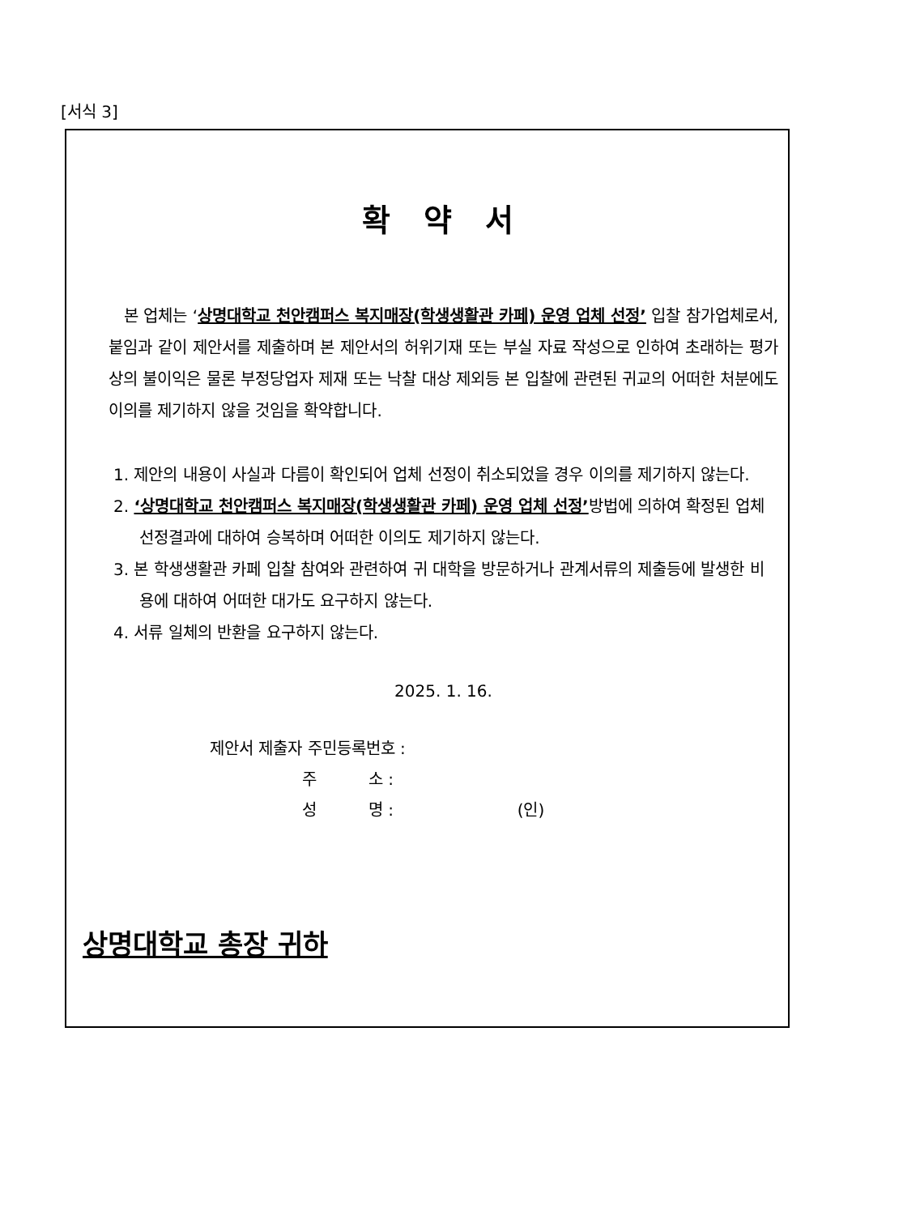[서식 3]
확 약 서
본 업체는 ‘상명대학교 천안캠퍼스 복지매장(학생생활관 카페) 운영 업체 선정’ 입찰 참가업체로서, 붙임과 같이 제안서를 제출하며 본 제안서의 허위기재 또는 부실 자료 작성으로 인하여 초래하는 평가상의 불이익은 물론 부정당업자 제재 또는 낙찰 대상 제외등 본 입찰에 관련된 귀교의 어떠한 처분에도 이의를 제기하지 않을 것임을 확약합니다.
1. 제안의 내용이 사실과 다름이 확인되어 업체 선정이 취소되었을 경우 이의를 제기하지 않는다.
2. ‘상명대학교 천안캠퍼스 복지매장(학생생활관 카페) 운영 업체 선정’방법에 의하여 확정된 업체 선정결과에 대하여 승복하며 어떠한 이의도 제기하지 않는다.
3. 본 학생생활관 카페 입찰 참여와 관련하여 귀 대학을 방문하거나 관계서류의 제출등에 발생한 비용에 대하여 어떠한 대가도 요구하지 않는다.
4. 서류 일체의 반환을 요구하지 않는다.
2025. 1. 16.
제안서 제출자 주민등록번호 :
주 소 :
성 명 : (인)
상명대학교 총장 귀하